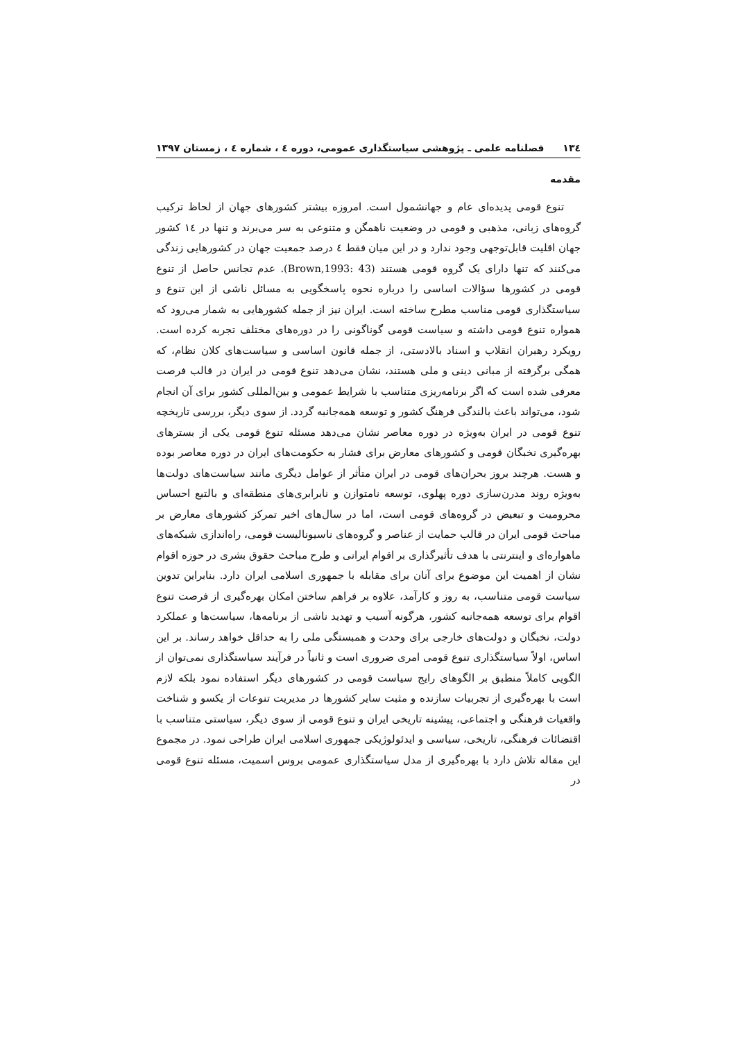۱۳٤ فصلنامه علمی ـ پژوهشی سیاستگذاری عمومی، دوره ٤ ، شماره ٤ ، زمستان ۱۳۹۷
مقدمه
تنوع قومی پدیده‌ای عام و جهانشمول است. امروزه بیشتر کشورهای جهان از لحاظ ترکیب گروه‌های زبانی، مذهبی و قومی در وضعیت ناهمگن و متنوعی به سر می‌برند و تنها در ١٤ کشور جهان اقلیت قابل‌توجهی وجود ندارد و در این میان فقط ٤ درصد جمعیت جهان در کشورهایی زندگی می‌کنند که تنها دارای یک گروه قومی هستند (Brown,1993: 43). عدم تجانس حاصل از تنوع قومی در کشورها سؤالات اساسی را درباره نحوه پاسخگویی به مسائل ناشی از این تنوع و سیاستگذاری قومی مناسب مطرح ساخته است. ایران نیز از جمله کشورهایی به شمار می‌رود که همواره تنوع قومی داشته و سیاست قومی گوناگونی را در دوره‌های مختلف تجربه کرده است. رویکرد رهبران انقلاب و اسناد بالادستی، از جمله قانون اساسی و سیاست‌های کلان نظام، که همگی برگرفته از مبانی دینی و ملی هستند، نشان می‌دهد تنوع قومی در ایران در قالب فرصت معرفی شده است که اگر برنامه‌ریزی متناسب با شرایط عمومی و بین‌المللی کشور برای آن انجام شود، می‌تواند باعث بالندگی فرهنگ کشور و توسعه همه‌جانبه گردد. از سوی دیگر، بررسی تاریخچه تنوع قومی در ایران به‌ویژه در دوره معاصر نشان می‌دهد مسئله تنوع قومی یکی از بسترهای بهره‌گیری نخبگان قومی و کشورهای معارض برای فشار به حکومت‌های ایران در دوره معاصر بوده و هست. هرچند بروز بحران‌های قومی در ایران متأثر از عوامل دیگری مانند سیاست‌های دولت‌ها به‌ویژه روند مدرن‌سازی دوره پهلوی، توسعه نامتوازن و نابرابری‌های منطقه‌ای و بالتبع احساس محرومیت و تبعیض در گروه‌های قومی است، اما در سال‌های اخیر تمرکز کشورهای معارض بر مباحث قومی ایران در قالب حمایت از عناصر و گروه‌های ناسیونالیست قومی، راه‌اندازی شبکه‌های ماهواره‌ای و اینترنتی با هدف تأثیرگذاری بر اقوام ایرانی و طرح مباحث حقوق بشری در حوزه اقوام نشان از اهمیت این موضوع برای آنان برای مقابله با جمهوری اسلامی ایران دارد. بنابراین تدوین سیاست قومی متناسب، به روز و کارآمد، علاوه بر فراهم ساختن امکان بهره‌گیری از فرصت تنوع اقوام برای توسعه همه‌جانبه کشور، هرگونه آسیب و تهدید ناشی از برنامه‌ها، سیاست‌ها و عملکرد دولت، نخبگان و دولت‌های خارجی برای وحدت و همبستگی ملی را به حداقل خواهد رساند. بر این اساس، اولاً سیاستگذاری تنوع قومی امری ضروری است و ثانیاً در فرآیند سیاستگذاری نمی‌توان از الگویی کاملاً منطبق بر الگوهای رایج سیاست قومی در کشورهای دیگر استفاده نمود بلکه لازم است با بهره‌گیری از تجربیات سازنده و مثبت سایر کشورها در مدیریت تنوعات از یکسو و شناخت واقعیات فرهنگی و اجتماعی، پیشینه تاریخی ایران و تنوع قومی از سوی دیگر، سیاستی متناسب با اقتضائات فرهنگی، تاریخی، سیاسی و ایدئولوژیکی جمهوری اسلامی ایران طراحی نمود. در مجموع این مقاله تلاش دارد با بهره‌گیری از مدل سیاستگذاری عمومی بروس اسمیت، مسئله تنوع قومی در